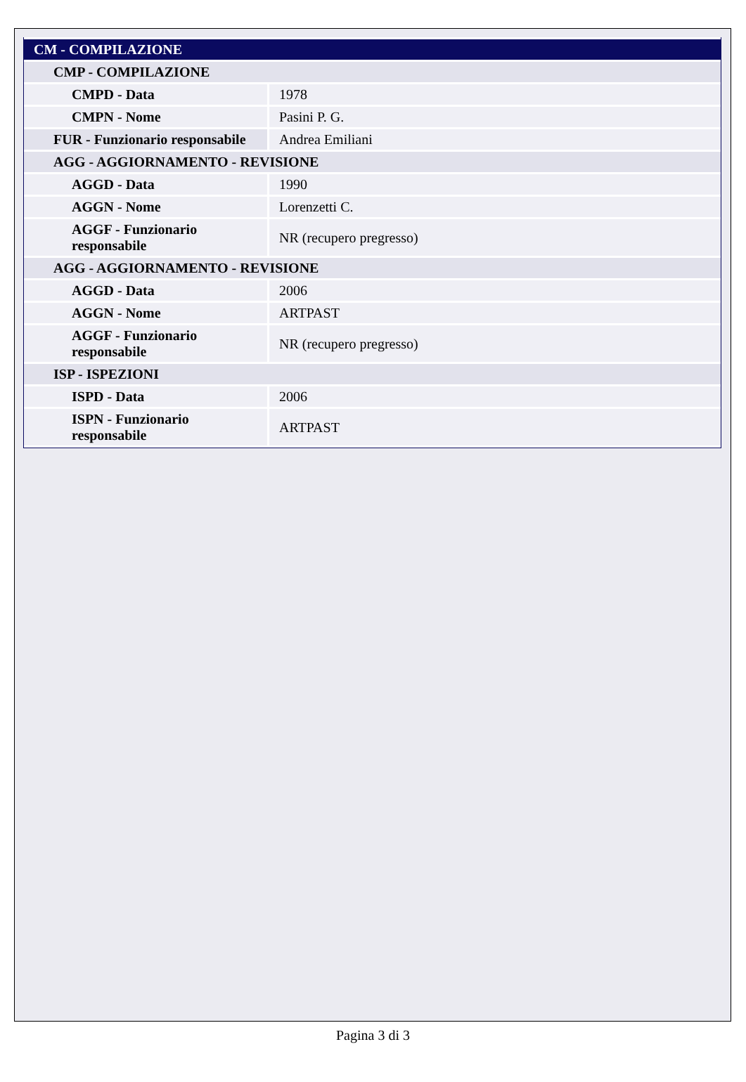| CM - COMPILAZIONE | |
| --- | --- |
| CMP - COMPILAZIONE | |
| CMPD - Data | 1978 |
| CMPN - Nome | Pasini P. G. |
| FUR - Funzionario responsabile | Andrea Emiliani |
| AGG - AGGIORNAMENTO - REVISIONE | |
| AGGD - Data | 1990 |
| AGGN - Nome | Lorenzetti C. |
| AGGF - Funzionario responsabile | NR (recupero pregresso) |
| AGG - AGGIORNAMENTO - REVISIONE | |
| AGGD - Data | 2006 |
| AGGN - Nome | ARTPAST |
| AGGF - Funzionario responsabile | NR (recupero pregresso) |
| ISP - ISPEZIONI | |
| ISPD - Data | 2006 |
| ISPN - Funzionario responsabile | ARTPAST |
Pagina 3 di 3